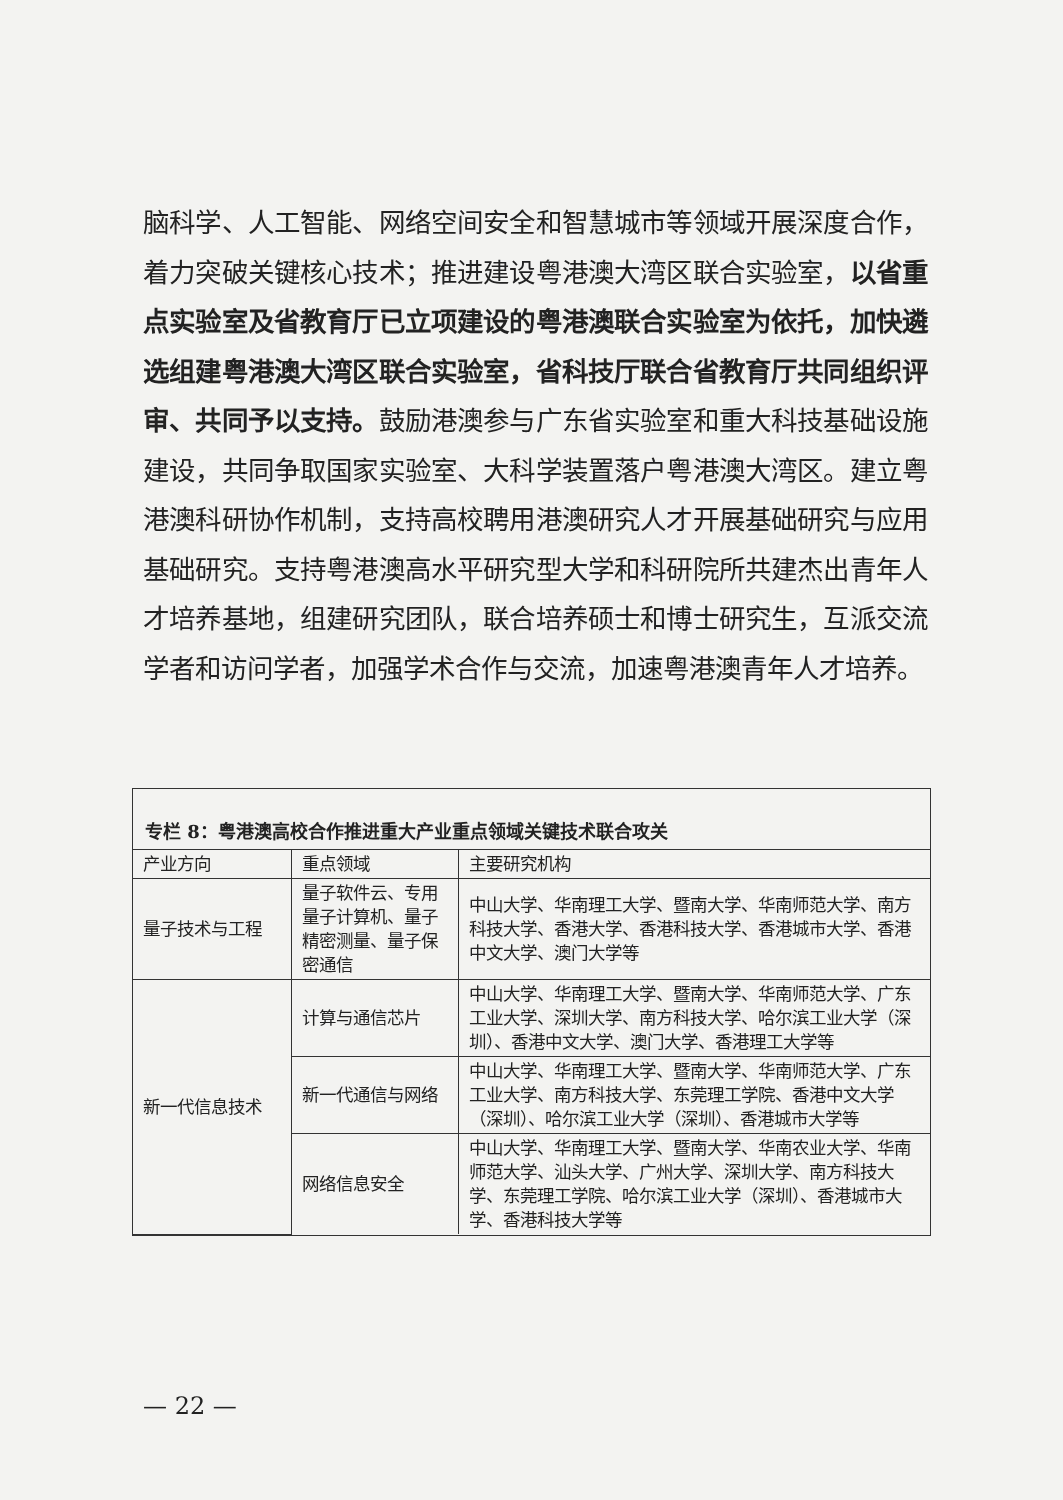脑科学、人工智能、网络空间安全和智慧城市等领域开展深度合作，着力突破关键核心技术；推进建设粤港澳大湾区联合实验室，以省重点实验室及省教育厅已立项建设的粤港澳联合实验室为依托，加快遴选组建粤港澳大湾区联合实验室，省科技厅联合省教育厅共同组织评审、共同予以支持。鼓励港澳参与广东省实验室和重大科技基础设施建设，共同争取国家实验室、大科学装置落户粤港澳大湾区。建立粤港澳科研协作机制，支持高校聘用港澳研究人才开展基础研究与应用基础研究。支持粤港澳高水平研究型大学和科研院所共建杰出青年人才培养基地，组建研究团队，联合培养硕士和博士研究生，互派交流学者和访问学者，加强学术合作与交流，加速粤港澳青年人才培养。
专栏 8：粤港澳高校合作推进重大产业重点领域关键技术联合攻关
| 产业方向 | 重点领域 | 主要研究机构 |
| --- | --- | --- |
| 量子技术与工程 | 量子软件云、专用量子计算机、量子精密测量、量子保密通信 | 中山大学、华南理工大学、暨南大学、华南师范大学、南方科技大学、香港大学、香港科技大学、香港城市大学、香港中文大学、澳门大学等 |
| 新一代信息技术 | 计算与通信芯片 | 中山大学、华南理工大学、暨南大学、华南师范大学、广东工业大学、深圳大学、南方科技大学、哈尔滨工业大学（深圳）、香港中文大学、澳门大学、香港理工大学等 |
| | 新一代通信与网络 | 中山大学、华南理工大学、暨南大学、华南师范大学、广东工业大学、南方科技大学、东莞理工学院、香港中文大学（深圳）、哈尔滨工业大学（深圳）、香港城市大学等 |
| | 网络信息安全 | 中山大学、华南理工大学、暨南大学、华南农业大学、华南师范大学、汕头大学、广州大学、深圳大学、南方科技大学、东莞理工学院、哈尔滨工业大学（深圳）、香港城市大学、香港科技大学等 |
— 22 —